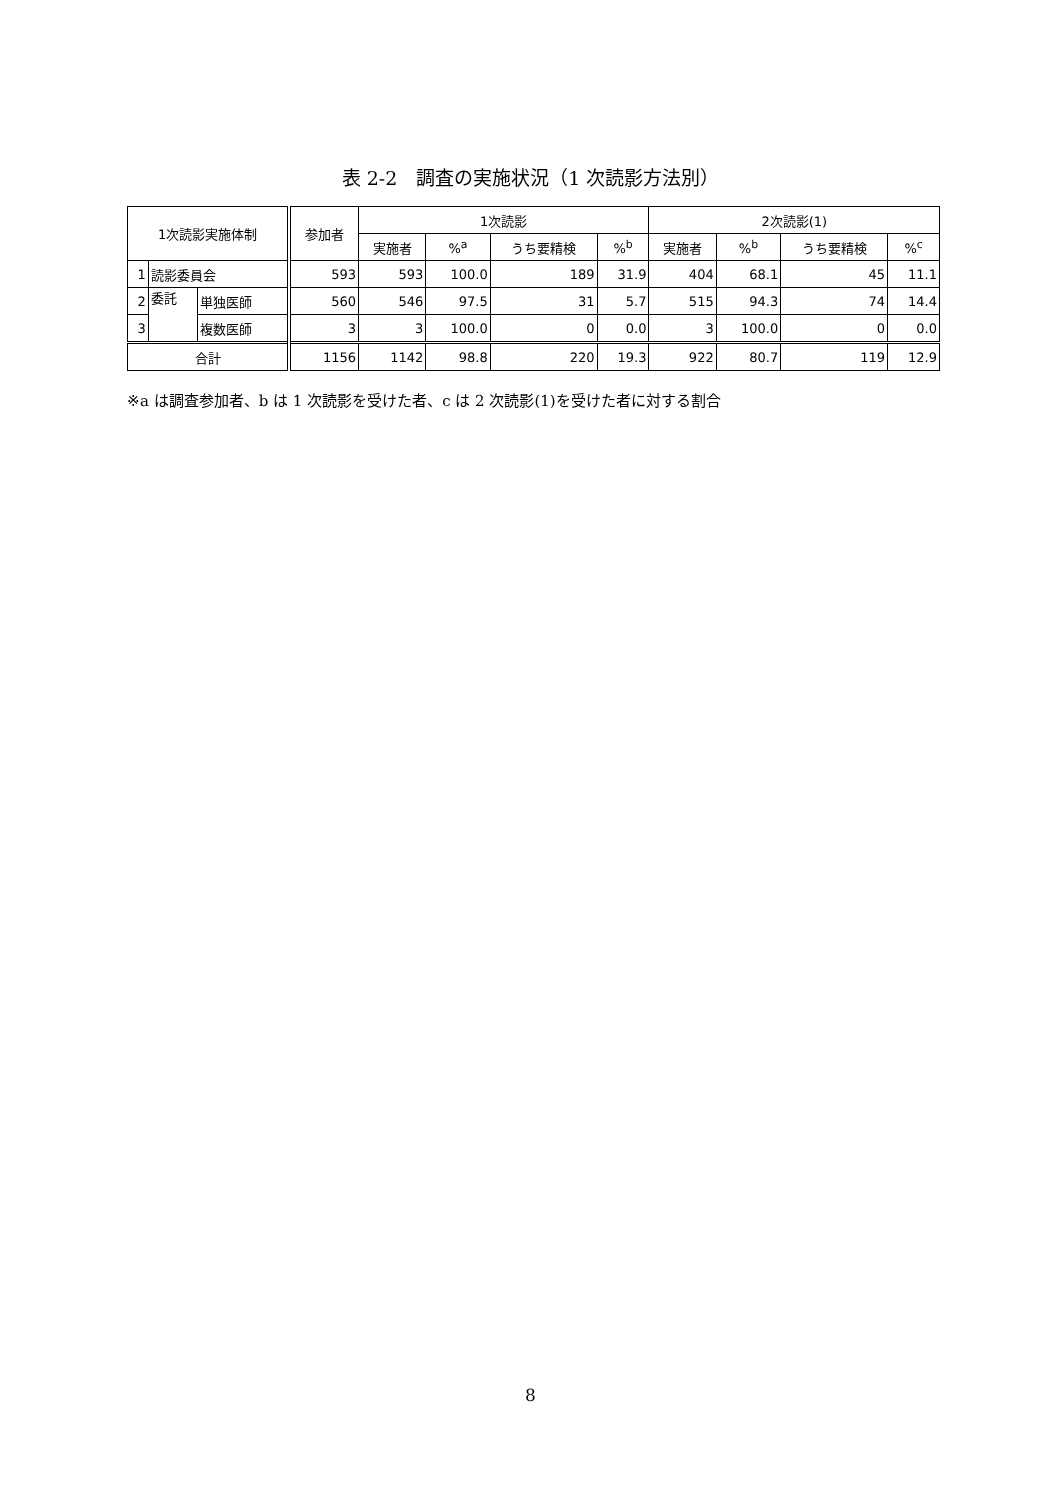表 2-2　調査の実施状況（1 次読影方法別）
| 1次読影実施体制 | | | 参加者 | 1次読影 | | | | 2次読影(1) | | | |
| --- | --- | --- | --- | --- | --- | --- | --- | --- | --- | --- | --- |
| | | | | 実施者 | %<sup>a</sup> | うち要精検 | %<sup>b</sup> | 実施者 | %<sup>b</sup> | うち要精検 | %<sup>c</sup> |
| 1 | 読影委員会 | | 593 | 593 | 100.0 | 189 | 31.9 | 404 | 68.1 | 45 | 11.1 |
| 2 | 委託 | 単独医師 | 560 | 546 | 97.5 | 31 | 5.7 | 515 | 94.3 | 74 | 14.4 |
| 3 | | 複数医師 | 3 | 3 | 100.0 | 0 | 0.0 | 3 | 100.0 | 0 | 0.0 |
| 合計 | | | 1156 | 1142 | 98.8 | 220 | 19.3 | 922 | 80.7 | 119 | 12.9 |
※a は調査参加者、b は 1 次読影を受けた者、c は 2 次読影(1)を受けた者に対する割合
8